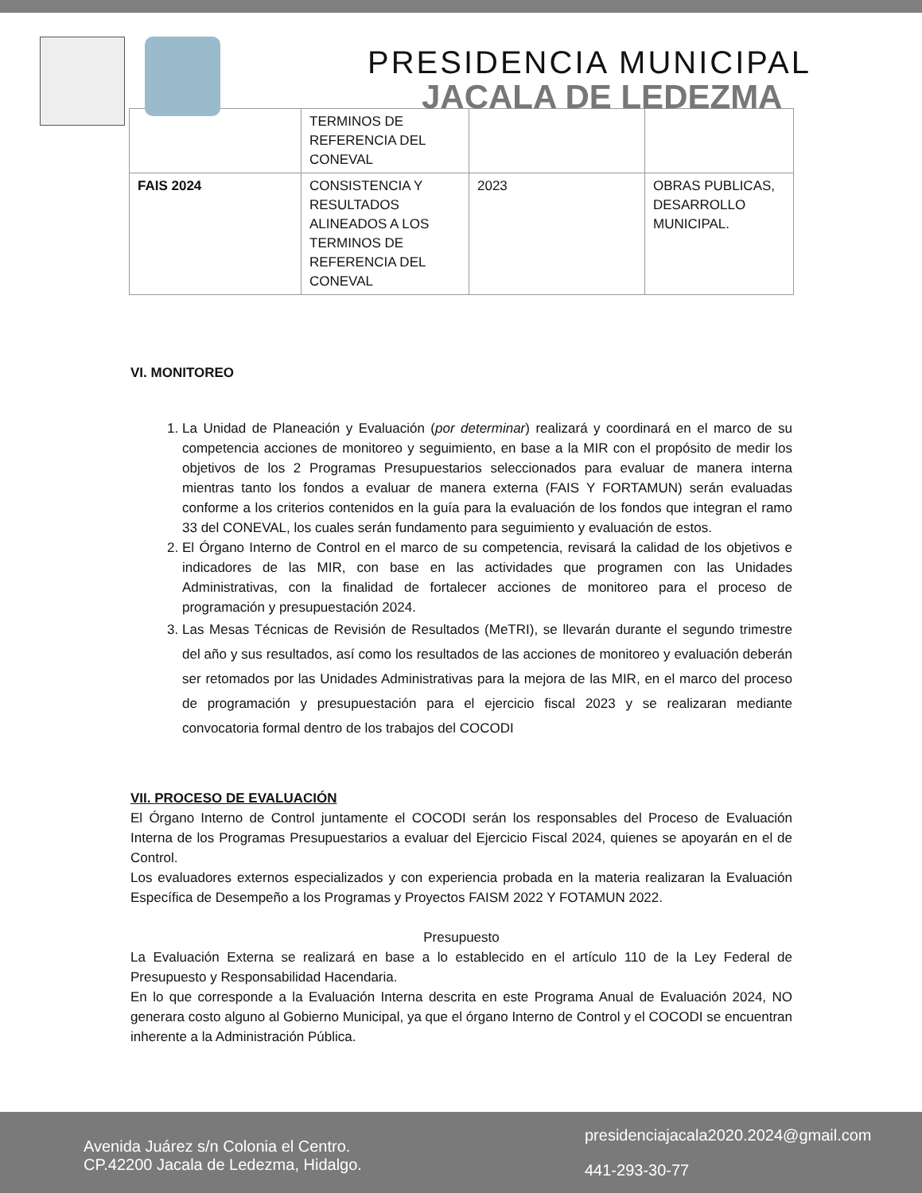PRESIDENCIA MUNICIPAL
JACALA DE LEDEZMA
| | TERMINOS DE REFERENCIA DEL CONEVAL | | |
| FAIS 2024 | CONSISTENCIA Y RESULTADOS ALINEADOS A LOS TERMINOS DE REFERENCIA DEL CONEVAL | 2023 | OBRAS PUBLICAS, DESARROLLO MUNICIPAL. |
VI. MONITOREO
1. La Unidad de Planeación y Evaluación (por determinar) realizará y coordinará en el marco de su competencia acciones de monitoreo y seguimiento, en base a la MIR con el propósito de medir los objetivos de los 2 Programas Presupuestarios seleccionados para evaluar de manera interna mientras tanto los fondos a evaluar de manera externa (FAIS Y FORTAMUN) serán evaluadas conforme a los criterios contenidos en la guía para la evaluación de los fondos que integran el ramo 33 del CONEVAL, los cuales serán fundamento para seguimiento y evaluación de estos.
2. El Órgano Interno de Control en el marco de su competencia, revisará la calidad de los objetivos e indicadores de las MIR, con base en las actividades que programen con las Unidades Administrativas, con la finalidad de fortalecer acciones de monitoreo para el proceso de programación y presupuestación 2024.
3. Las Mesas Técnicas de Revisión de Resultados (MeTRI), se llevarán durante el segundo trimestre del año y sus resultados, así como los resultados de las acciones de monitoreo y evaluación deberán ser retomados por las Unidades Administrativas para la mejora de las MIR, en el marco del proceso de programación y presupuestación para el ejercicio fiscal 2023 y se realizaran mediante convocatoria formal dentro de los trabajos del COCODI
VII. PROCESO DE EVALUACIÓN
El Órgano Interno de Control juntamente el COCODI serán los responsables del Proceso de Evaluación Interna de los Programas Presupuestarios a evaluar del Ejercicio Fiscal 2024, quienes se apoyarán en el de Control.
Los evaluadores externos especializados y con experiencia probada en la materia realizaran la Evaluación Específica de Desempeño a los Programas y Proyectos FAISM 2022 Y FOTAMUN 2022.
Presupuesto
La Evaluación Externa se realizará en base a lo establecido en el artículo 110 de la Ley Federal de Presupuesto y Responsabilidad Hacendaria.
En lo que corresponde a la Evaluación Interna descrita en este Programa Anual de Evaluación 2024, NO generara costo alguno al Gobierno Municipal, ya que el órgano Interno de Control y el COCODI se encuentran inherente a la Administración Pública.
Avenida Juárez s/n Colonia el Centro.
CP.42200 Jacala de Ledezma, Hidalgo.
presidenciajacala2020.2024@gmail.com
441-293-30-77